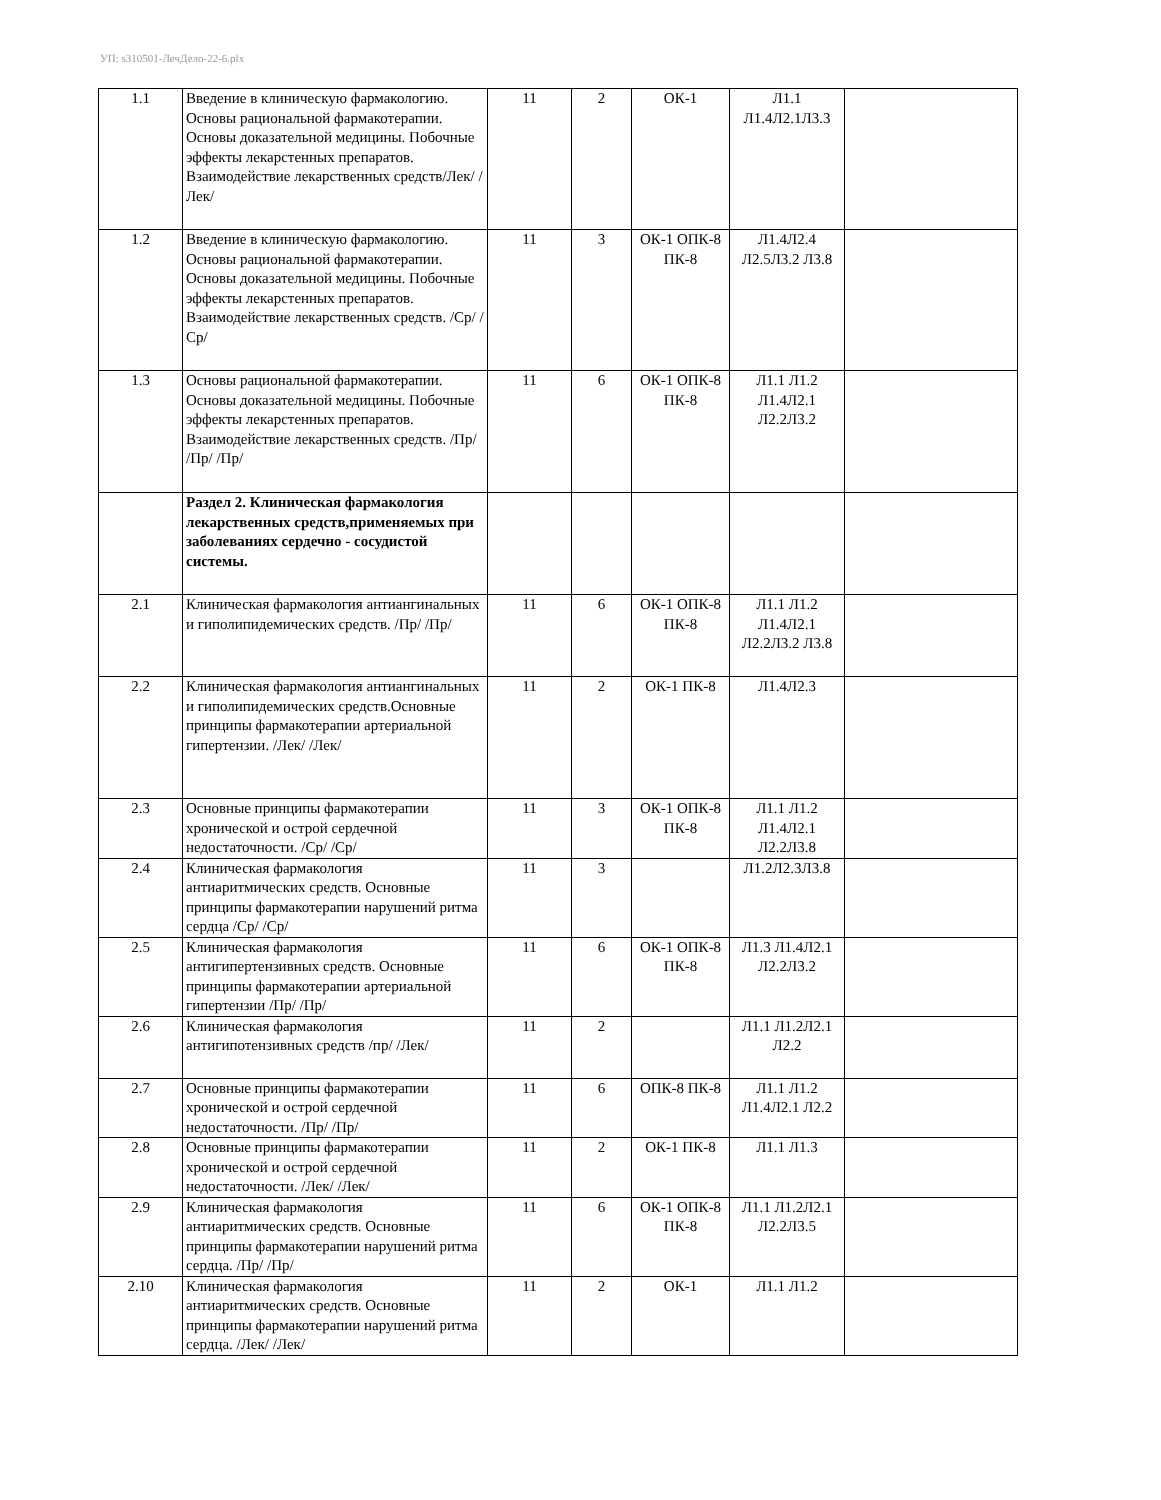УП: s310501-ЛечДело-22-6.plx
| 1.1 | Введение в клиническую фармакологию. Основы рациональной фармакотерапии. Основы доказательной медицины. Побочные эффекты лекарстенных препаратов. Взаимодействие лекарственных средств/Лек/ /Лек/ | 11 | 2 | ОК-1 | Л1.1 Л1.4Л2.1Л3.3 | |
| 1.2 | Введение в клиническую фармакологию. Основы рациональной фармакотерапии. Основы доказательной медицины. Побочные эффекты лекарстенных препаратов. Взаимодействие лекарственных средств. /Ср/ /Ср/ | 11 | 3 | ОК-1 ОПК-8 ПК-8 | Л1.4Л2.4 Л2.5Л3.2 Л3.8 | |
| 1.3 | Основы рациональной фармакотерапии. Основы доказательной медицины. Побочные эффекты лекарстенных препаратов. Взаимодействие лекарственных средств. /Пр/ /Пр/ /Пр/ | 11 | 6 | ОК-1 ОПК-8 ПК-8 | Л1.1 Л1.2 Л1.4Л2.1 Л2.2Л3.2 | |
| | Раздел 2. Клиническая фармакология лекарственных средств,применяемых при заболеваниях сердечно - сосудистой системы. | | | | | |
| 2.1 | Клиническая фармакология антиангинальных и гиполипидемических средств. /Пр/ /Пр/ | 11 | 6 | ОК-1 ОПК-8 ПК-8 | Л1.1 Л1.2 Л1.4Л2.1 Л2.2Л3.2 Л3.8 | |
| 2.2 | Клиническая фармакология антиангинальных и гиполипидемических средств.Основные принципы фармакотерапии артериальной гипертензии. /Лек/ /Лек/ | 11 | 2 | ОК-1 ПК-8 | Л1.4Л2.3 | |
| 2.3 | Основные принципы фармакотерапии хронической и острой сердечной недостаточности. /Ср/ /Ср/ | 11 | 3 | ОК-1 ОПК-8 ПК-8 | Л1.1 Л1.2 Л1.4Л2.1 Л2.2Л3.8 | |
| 2.4 | Клиническая фармакология антиаритмических средств. Основные принципы фармакотерапии нарушений ритма сердца /Ср/ /Ср/ | 11 | 3 | | Л1.2Л2.3Л3.8 | |
| 2.5 | Клиническая фармакология антигипертензивных средств. Основные принципы фармакотерапии артериальной гипертензии /Пр/ /Пр/ | 11 | 6 | ОК-1 ОПК-8 ПК-8 | Л1.3 Л1.4Л2.1 Л2.2Л3.2 | |
| 2.6 | Клиническая фармакология антигипотензивных средств /пр/ /Лек/ | 11 | 2 | | Л1.1 Л1.2Л2.1 Л2.2 | |
| 2.7 | Основные принципы фармакотерапии хронической и острой сердечной недостаточности. /Пр/ /Пр/ | 11 | 6 | ОПК-8 ПК-8 | Л1.1 Л1.2 Л1.4Л2.1 Л2.2 | |
| 2.8 | Основные принципы фармакотерапии хронической и острой сердечной недостаточности. /Лек/ /Лек/ | 11 | 2 | ОК-1 ПК-8 | Л1.1 Л1.3 | |
| 2.9 | Клиническая фармакология антиаритмических средств. Основные принципы фармакотерапии нарушений ритма сердца. /Пр/ /Пр/ | 11 | 6 | ОК-1 ОПК-8 ПК-8 | Л1.1 Л1.2Л2.1 Л2.2Л3.5 | |
| 2.10 | Клиническая фармакология антиаритмических средств. Основные принципы фармакотерапии нарушений ритма сердца. /Лек/ /Лек/ | 11 | 2 | ОК-1 | Л1.1 Л1.2 | |